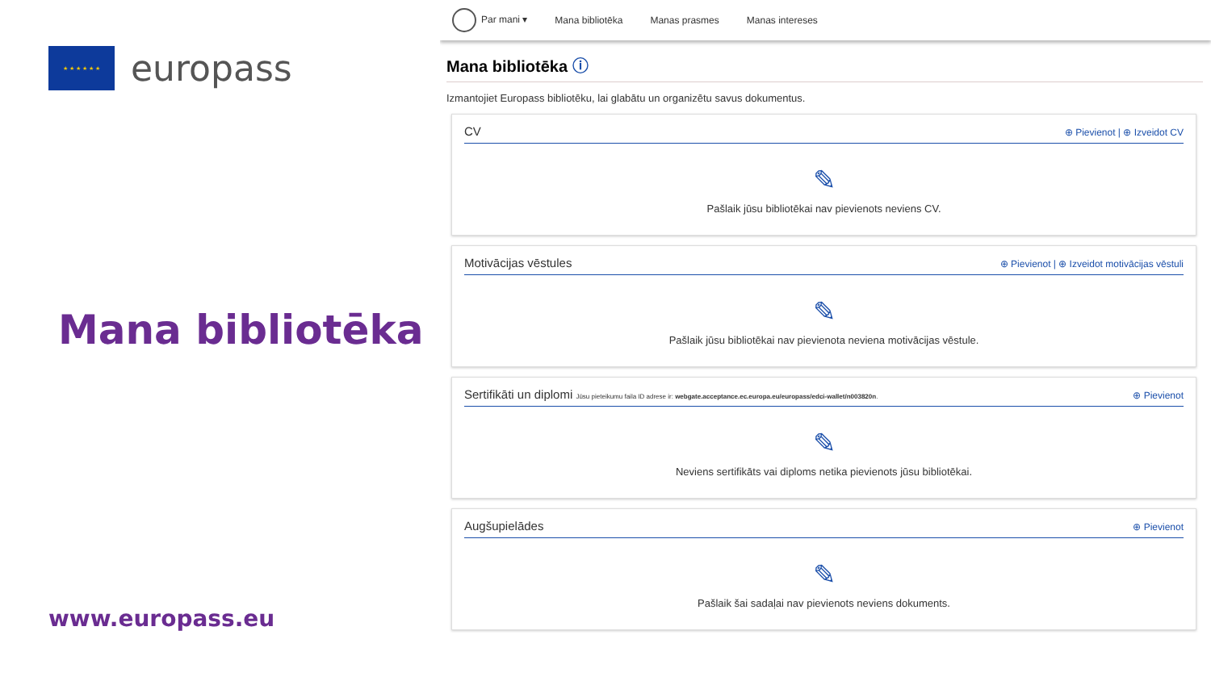★ ★ ★ ★ ★ ★
europass
Mana bibliotēka
www.europass.eu
Par mani ▾ Mana bibliotēka Manas prasmes Manas intereses
Mana bibliotēka ⓘ
Izmantojiet Europass bibliotēku, lai glabātu un organizētu savus dokumentus.
CV ⊕ Pievienot | ⊕ Izveidot CV
✎
Pašlaik jūsu bibliotēkai nav pievienots neviens CV.
Motivācijas vēstules ⊕ Pievienot | ⊕ Izveidot motivācijas vēstuli
✎
Pašlaik jūsu bibliotēkai nav pievienota neviena motivācijas vēstule.
Sertifikāti un diplomi Jūsu pieteikumu faila ID adrese ir: webgate.acceptance.ec.europa.eu/europass/edci-wallet/n003820n. ⊕ Pievienot
✎
Neviens sertifikāts vai diploms netika pievienots jūsu bibliotēkai.
Augšupielādes ⊕ Pievienot
✎
Pašlaik šai sadaļai nav pievienots neviens dokuments.